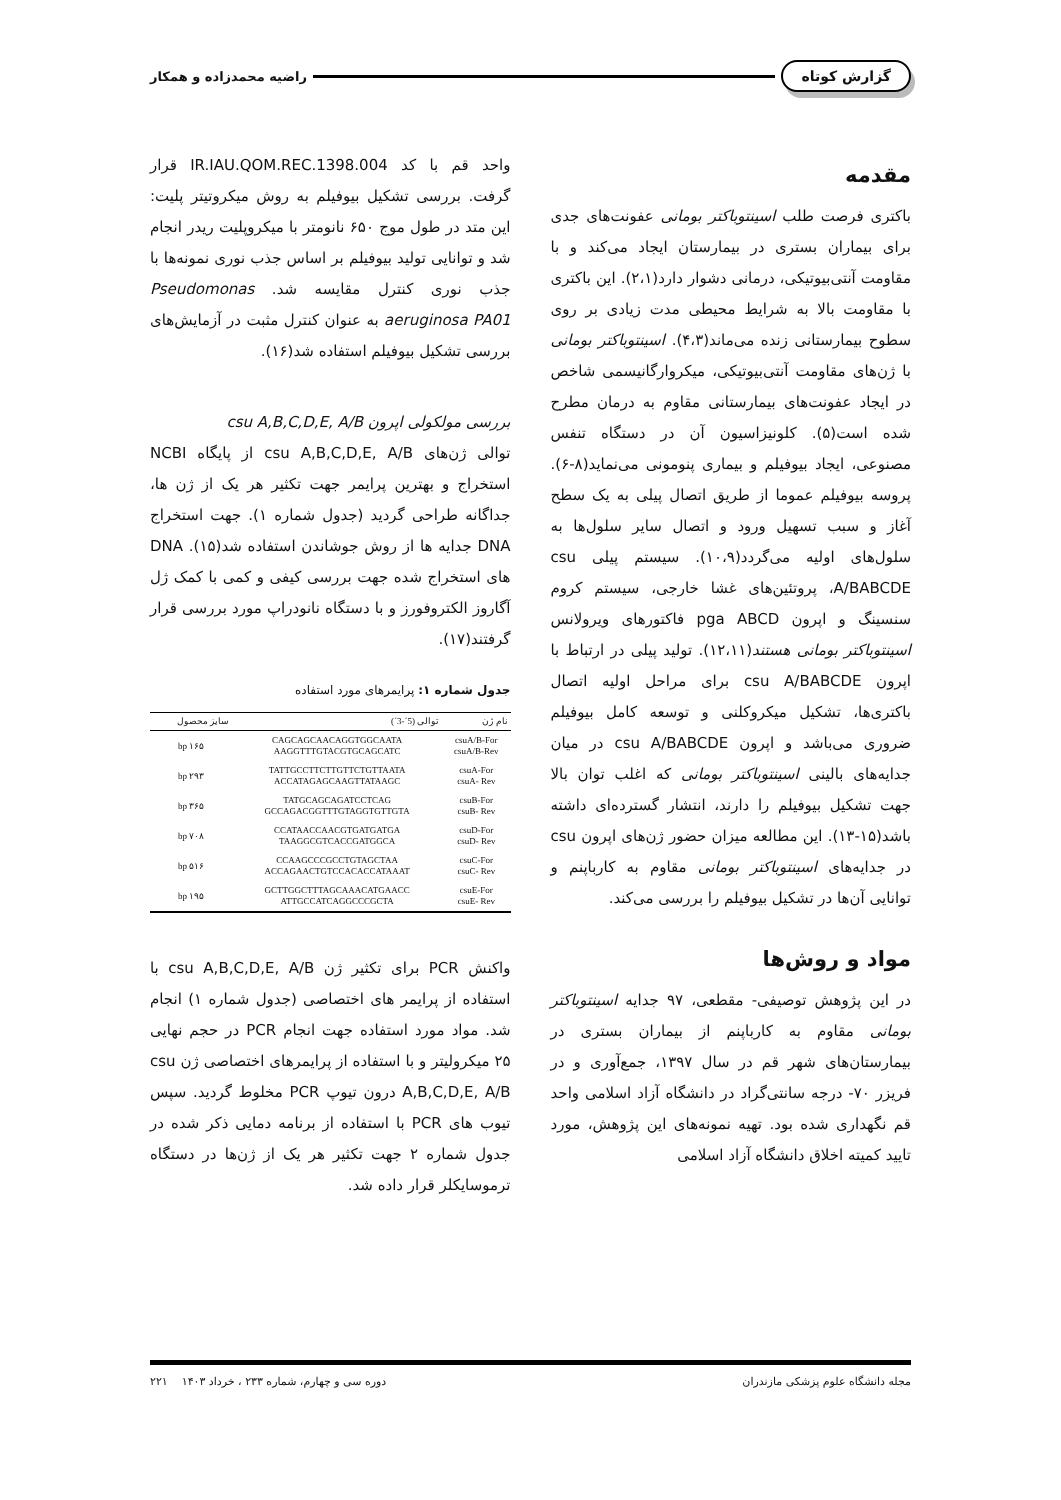گزارش کوتاه راضیه محمدزاده و همکار
مقدمه
باکتری فرصت طلب اسینتوباکتر بومانی عفونت‌های جدی برای بیماران بستری در بیمارستان ایجاد می‌کند و با مقاومت آنتی‌بیوتیکی، درمانی دشوار دارد(۲،۱). این باکتری با مقاومت بالا به شرایط محیطی مدت زیادی بر روی سطوح بیمارستانی زنده می‌ماند(۴،۳). اسینتوباکتر بومانی با ژن‌های مقاومت آنتی‌بیوتیکی، میکروارگانیسمی شاخص در ایجاد عفونت‌های بیمارستانی مقاوم به درمان مطرح شده است(۵). کلونیزاسیون آن در دستگاه تنفس مصنوعی، ایجاد بیوفیلم و بیماری پنومونی می‌نماید(۸-۶). پروسه بیوفیلم عموما از طریق اتصال پیلی به یک سطح آغاز و سبب تسهیل ورود و اتصال سایر سلول‌ها به سلول‌های اولیه می‌گردد(۱۰،۹). سیستم پیلی csu A/BABCDE، پروتئین‌های غشا خارجی، سیستم کروم سنسینگ و اپرون pga ABCD فاکتورهای ویرولانس اسینتوباکتر بومانی هستند(۱۲،۱۱). تولید پیلی در ارتباط با اپرون csu A/BABCDE برای مراحل اولیه اتصال باکتری‌ها، تشکیل میکروکلنی و توسعه کامل بیوفیلم ضروری می‌باشد و اپرون csu A/BABCDE در میان جدایه‌های بالینی اسینتوباکتر بومانی که اغلب توان بالا جهت تشکیل بیوفیلم را دارند، انتشار گسترده‌ای داشته باشد(۱۵-۱۳). این مطالعه میزان حضور ژن‌های اپرون csu در جدایه‌های اسینتوباکتر بومانی مقاوم به کارباپنم و توانایی آن‌ها در تشکیل بیوفیلم را بررسی می‌کند.
مواد و روش‌ها
در این پژوهش توصیفی- مقطعی، ۹۷ جدایه اسینتوباکتر بومانی مقاوم به کارباپنم از بیماران بستری در بیمارستان‌های شهر قم در سال ۱۳۹۷، جمع‌آوری و در فریزر ۷۰- درجه سانتی‌گراد در دانشگاه آزاد اسلامی واحد قم نگهداری شده بود. تهیه نمونه‌های این پژوهش، مورد تایید کمیته اخلاق دانشگاه آزاد اسلامی
واحد قم با کد IR.IAU.QOM.REC.1398.004 قرار گرفت. بررسی تشکیل بیوفیلم به روش میکروتیتر پلیت: این متد در طول موج ۶۵۰ نانومتر با میکروپلیت ریدر انجام شد و توانایی تولید بیوفیلم بر اساس جذب نوری نمونه‌ها با جذب نوری کنترل مقایسه شد. Pseudomonas aeruginosa PA01 به عنوان کنترل مثبت در آزمایش‌های بررسی تشکیل بیوفیلم استفاده شد(۱۶).
بررسی مولکولی اپرون csu A,B,C,D,E, A/B
توالی ژن‌های csu A,B,C,D,E, A/B از پایگاه NCBI استخراج و بهترین پرایمر جهت تکثیر هر یک از ژن ها، جداگانه طراحی گردید (جدول شماره ۱). جهت استخراج DNA جدایه ها از روش جوشاندن استفاده شد(۱۵). DNA های استخراج شده جهت بررسی کیفی و کمی با کمک ژل آگاروز الکتروفورز و با دستگاه نانودراپ مورد بررسی قرار گرفتند(۱۷).
جدول شماره ۱: پرایمرهای مورد استفاده
| نام ژن | توالی (5´-3´) | سایز محصول |
| --- | --- | --- |
| csuA/B-For csuA/B-Rev | CAGCAGCAACAGGTGGCAATA AAGGTTTGTACGTGCAGCATC | ۱۶۵ bp |
| csuA-For csuA- Rev | TATTGCCTTCTTGTTCTGTTAATA ACCATAGAGCAAGTTATAAGC | ۲۹۳ bp |
| csuB-For csuB- Rev | TATGCAGCAGATCCTCAG GCCAGACGGTTTGTAGGTGTTGTA | ۳۶۵ bp |
| csuD-For csuD- Rev | CCATAACCAACGTGATGATGA TAAGGCGTCACCGATGGCA | ۷۰۸ bp |
| csuC-For csuC- Rev | CCAAGCCCGCCTGTAGCTAA ACCAGAACTGTCCACACCATAAAT | ۵۱۶ bp |
| csuE-For csuE- Rev | GCTTGGCTTTAGCAAACATGAACC ATTGCCATCAGGCCCGCTA | ۱۹۵ bp |
واکنش PCR برای تکثیر ژن csu A,B,C,D,E, A/B با استفاده از پرایمر های اختصاصی (جدول شماره ۱) انجام شد. مواد مورد استفاده جهت انجام PCR در حجم نهایی ۲۵ میکرولیتر و با استفاده از پرایمرهای اختصاصی ژن csu A,B,C,D,E, A/B درون تیوپ PCR مخلوط گردید. سپس تیوب های PCR با استفاده از برنامه دمایی ذکر شده در جدول شماره ۲ جهت تکثیر هر یک از ژن‌ها در دستگاه ترموسایکلر قرار داده شد.
مجله دانشگاه علوم پزشکی مازندران دوره سی و چهارم، شماره ۲۳۳ ، خرداد ۱۴۰۳ ۲۲۱